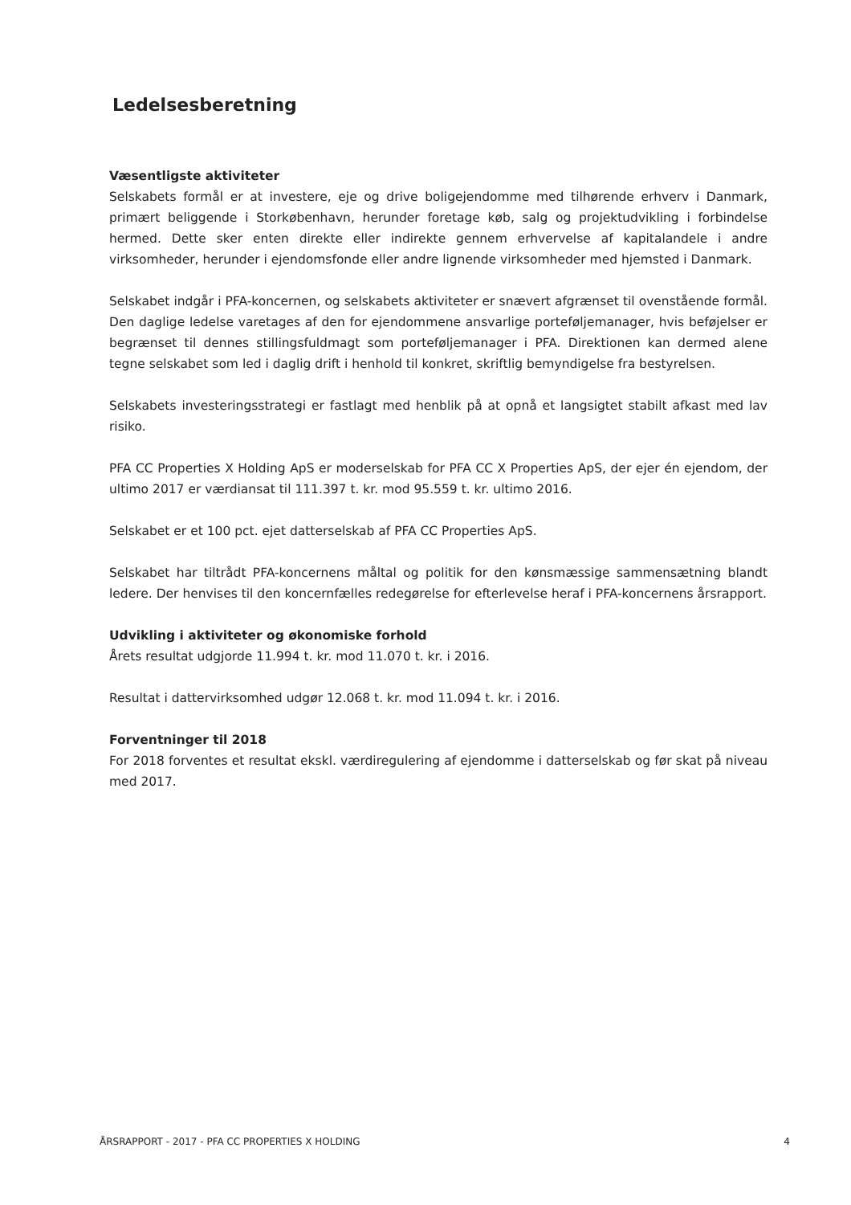Ledelsesberetning
Væsentligste aktiviteter
Selskabets formål er at investere, eje og drive boligejendomme med tilhørende erhverv i Danmark, primært beliggende i Storkøbenhavn, herunder foretage køb, salg og projektudvikling i forbindelse hermed. Dette sker enten direkte eller indirekte gennem erhvervelse af kapitalandele i andre virksomheder, herunder i ejendomsfonde eller andre lignende virksomheder med hjemsted i Danmark.
Selskabet indgår i PFA-koncernen, og selskabets aktiviteter er snævert afgrænset til ovenstående formål. Den daglige ledelse varetages af den for ejendommene ansvarlige porteføljemanager, hvis beføjelser er begrænset til dennes stillingsfuldmagt som porteføljemanager i PFA. Direktionen kan dermed alene tegne selskabet som led i daglig drift i henhold til konkret, skriftlig bemyndigelse fra bestyrelsen.
Selskabets investeringsstrategi er fastlagt med henblik på at opnå et langsigtet stabilt afkast med lav risiko.
PFA CC Properties X Holding ApS er moderselskab for PFA CC X Properties ApS, der ejer én ejendom, der ultimo 2017 er værdiansat til 111.397 t. kr. mod 95.559 t. kr. ultimo 2016.
Selskabet er et 100 pct. ejet datterselskab af PFA CC Properties ApS.
Selskabet har tiltrådt PFA-koncernens måltal og politik for den kønsmæssige sammensætning blandt ledere. Der henvises til den koncernfælles redegørelse for efterlevelse heraf i PFA-koncernens årsrapport.
Udvikling i aktiviteter og økonomiske forhold
Årets resultat udgjorde 11.994 t. kr. mod 11.070 t. kr. i 2016.
Resultat i dattervirksomhed udgør 12.068 t. kr. mod 11.094 t. kr. i 2016.
Forventninger til 2018
For 2018 forventes et resultat ekskl. værdiregulering af ejendomme i datterselskab og før skat på niveau med 2017.
ÅRSRAPPORT - 2017 - PFA CC PROPERTIES X HOLDING 4